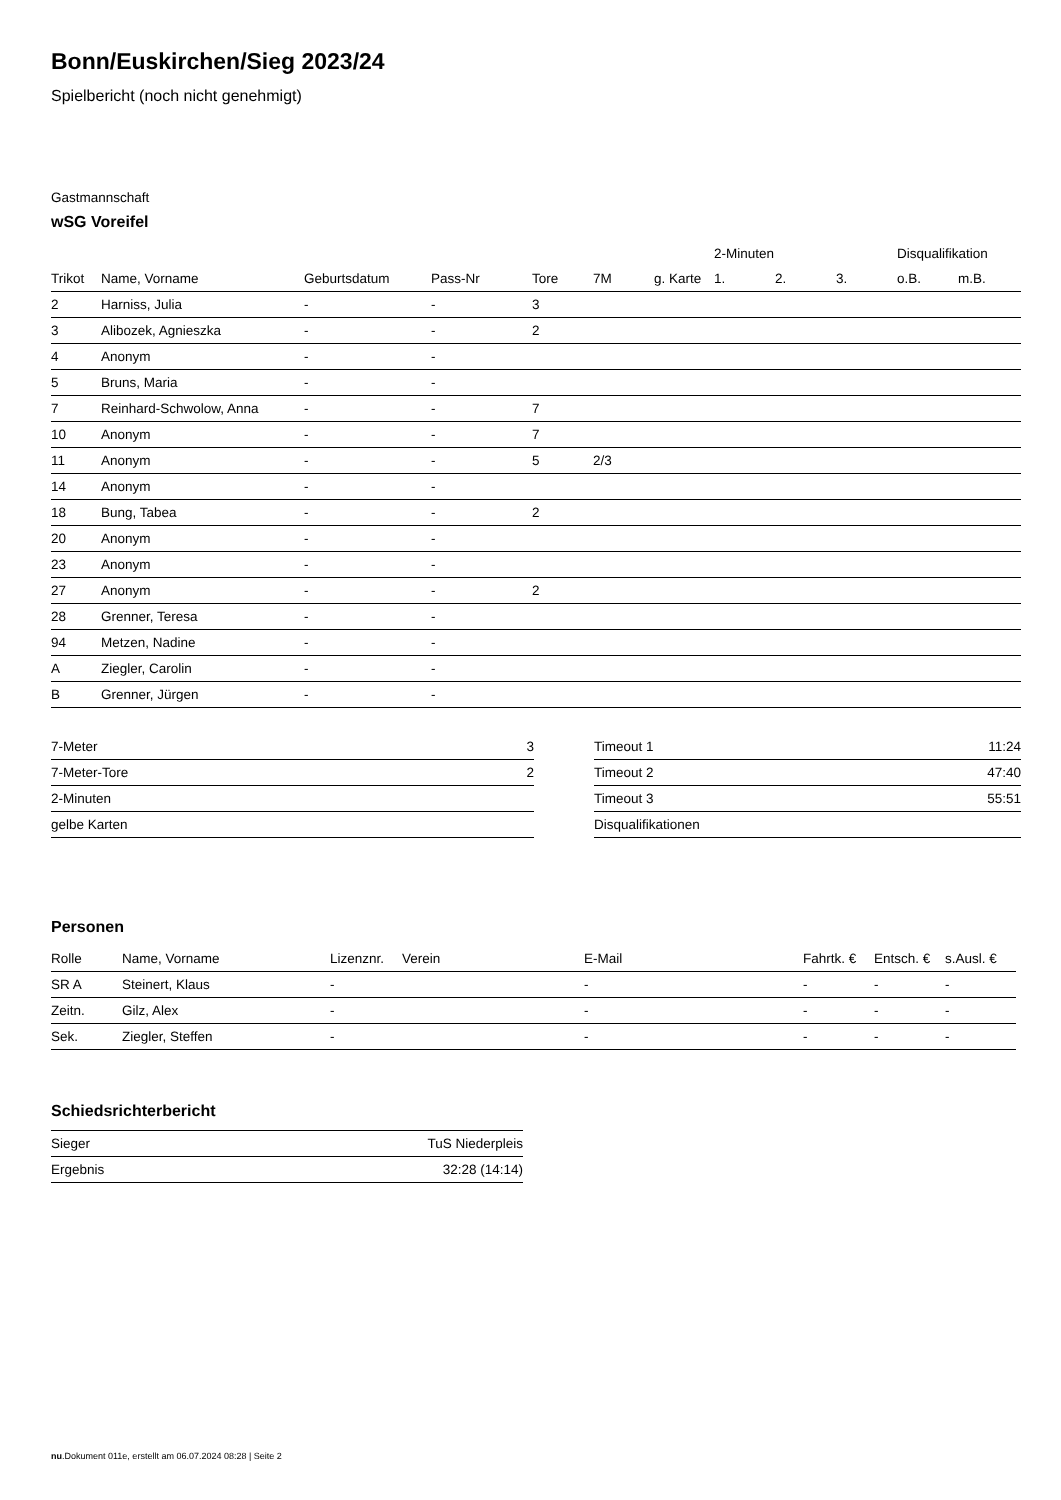Bonn/Euskirchen/Sieg 2023/24
Spielbericht (noch nicht genehmigt)
Gastmannschaft
wSG Voreifel
| | | | | | | | 2-Minuten | | | Disqualifikation | |
| --- | --- | --- | --- | --- | --- | --- | --- | --- | --- | --- | --- |
| Trikot | Name, Vorname | Geburtsdatum | Pass-Nr | Tore | 7M | g. Karte | 1. | 2. | 3. | o.B. | m.B. |
| 2 | Harniss, Julia | - | - | 3 | | | | | | | |
| 3 | Alibozek, Agnieszka | - | - | 2 | | | | | | | |
| 4 | Anonym | - | - | | | | | | | | |
| 5 | Bruns, Maria | - | - | | | | | | | | |
| 7 | Reinhard-Schwolow, Anna | - | - | 7 | | | | | | | |
| 10 | Anonym | - | - | 7 | | | | | | | |
| 11 | Anonym | - | - | 5 | 2/3 | | | | | | |
| 14 | Anonym | - | - | | | | | | | | |
| 18 | Bung, Tabea | - | - | 2 | | | | | | | |
| 20 | Anonym | - | - | | | | | | | | |
| 23 | Anonym | - | - | | | | | | | | |
| 27 | Anonym | - | - | 2 | | | | | | | |
| 28 | Grenner, Teresa | - | - | | | | | | | | |
| 94 | Metzen, Nadine | - | - | | | | | | | | |
| A | Ziegler, Carolin | - | - | | | | | | | | |
| B | Grenner, Jürgen | - | - | | | | | | | | |
| 7-Meter | 3 |
| 7-Meter-Tore | 2 |
| 2-Minuten | |
| gelbe Karten | |
| Timeout 1 | 11:24 |
| Timeout 2 | 47:40 |
| Timeout 3 | 55:51 |
| Disqualifikationen | |
Personen
| Rolle | Name, Vorname | Lizenznr. | Verein | E-Mail | Fahrtk. € | Entsch. € | s.Ausl. € |
| --- | --- | --- | --- | --- | --- | --- | --- |
| SR A | Steinert, Klaus | - | | - | - | - | - |
| Zeitn. | Gilz, Alex | - | | - | - | - | - |
| Sek. | Ziegler, Steffen | - | | - | - | - | - |
Schiedsrichterbericht
| Sieger | TuS Niederpleis |
| Ergebnis | 32:28 (14:14) |
nu.Dokument 011e, erstellt am 06.07.2024 08:28 | Seite 2